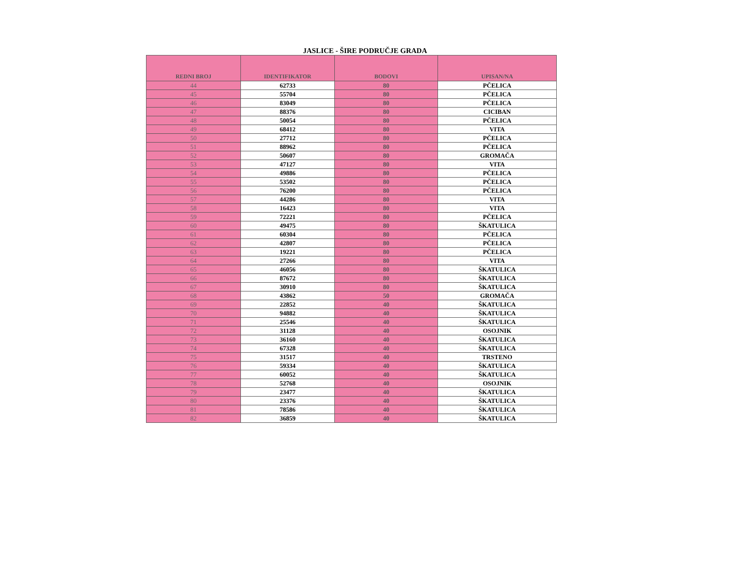JASLICE - ŠIRE PODRUČJE GRADA
| REDNI BROJ | IDENTIFIKATOR | BODOVI | UPISAN/NA |
| --- | --- | --- | --- |
| 44 | 62733 | 80 | PČELICA |
| 45 | 55704 | 80 | PČELICA |
| 46 | 83049 | 80 | PČELICA |
| 47 | 88376 | 80 | CICIBAN |
| 48 | 50054 | 80 | PČELICA |
| 49 | 68412 | 80 | VITA |
| 50 | 27712 | 80 | PČELICA |
| 51 | 88962 | 80 | PČELICA |
| 52 | 50607 | 80 | GROMAČA |
| 53 | 47127 | 80 | VITA |
| 54 | 49886 | 80 | PČELICA |
| 55 | 53502 | 80 | PČELICA |
| 56 | 76200 | 80 | PČELICA |
| 57 | 44286 | 80 | VITA |
| 58 | 16423 | 80 | VITA |
| 59 | 72221 | 80 | PČELICA |
| 60 | 49475 | 80 | ŠKATULICA |
| 61 | 60304 | 80 | PČELICA |
| 62 | 42807 | 80 | PČELICA |
| 63 | 19221 | 80 | PČELICA |
| 64 | 27266 | 80 | VITA |
| 65 | 46056 | 80 | ŠKATULICA |
| 66 | 87672 | 80 | ŠKATULICA |
| 67 | 30910 | 80 | ŠKATULICA |
| 68 | 43862 | 50 | GROMAČA |
| 69 | 22852 | 40 | ŠKATULICA |
| 70 | 94882 | 40 | ŠKATULICA |
| 71 | 25546 | 40 | ŠKATULICA |
| 72 | 31128 | 40 | OSOJNIK |
| 73 | 36160 | 40 | ŠKATULICA |
| 74 | 67328 | 40 | ŠKATULICA |
| 75 | 31517 | 40 | TRSTENO |
| 76 | 59334 | 40 | ŠKATULICA |
| 77 | 60052 | 40 | ŠKATULICA |
| 78 | 52768 | 40 | OSOJNIK |
| 79 | 23477 | 40 | ŠKATULICA |
| 80 | 23376 | 40 | ŠKATULICA |
| 81 | 78586 | 40 | ŠKATULICA |
| 82 | 36859 | 40 | ŠKATULICA |